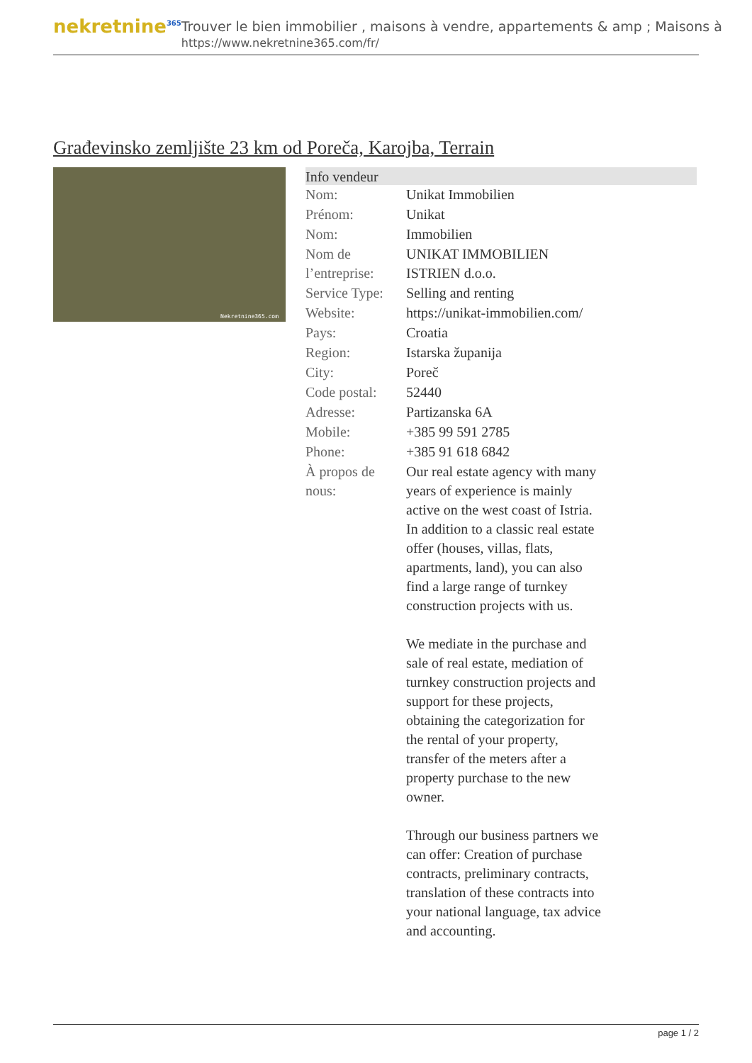nekretnine<sup>365</sup>
Trouver le bien immobilier , maisons à vendre, appartements & amp ; Maisons à
https://www.nekretnine365.com/fr/
Građevinsko zemljište 23 km od Poreča, Karojba, Terrain
Nekretnine365.com
| Info vendeur | |
| --- | --- |
| Nom: | Unikat Immobilien |
| Prénom: | Unikat |
| Nom: | Immobilien |
| Nom de l’entreprise: | UNIKAT IMMOBILIEN ISTRIEN d.o.o. |
| Service Type: | Selling and renting |
| Website: | https://unikat-immobilien.com/ |
| Pays: | Croatia |
| Region: | Istarska županija |
| City: | Poreč |
| Code postal: | 52440 |
| Adresse: | Partizanska 6A |
| Mobile: | +385 99 591 2785 |
| Phone: | +385 91 618 6842 |
| À propos de nous: | Our real estate agency with many years of experience is mainly active on the west coast of Istria. In addition to a classic real estate offer (houses, villas, flats, apartments, land), you can also find a large range of turnkey construction projects with us. We mediate in the purchase and sale of real estate, mediation of turnkey construction projects and support for these projects, obtaining the categorization for the rental of your property, transfer of the meters after a property purchase to the new owner. Through our business partners we can offer: Creation of purchase contracts, preliminary contracts, translation of these contracts into your national language, tax advice and accounting. |
page 1 / 2